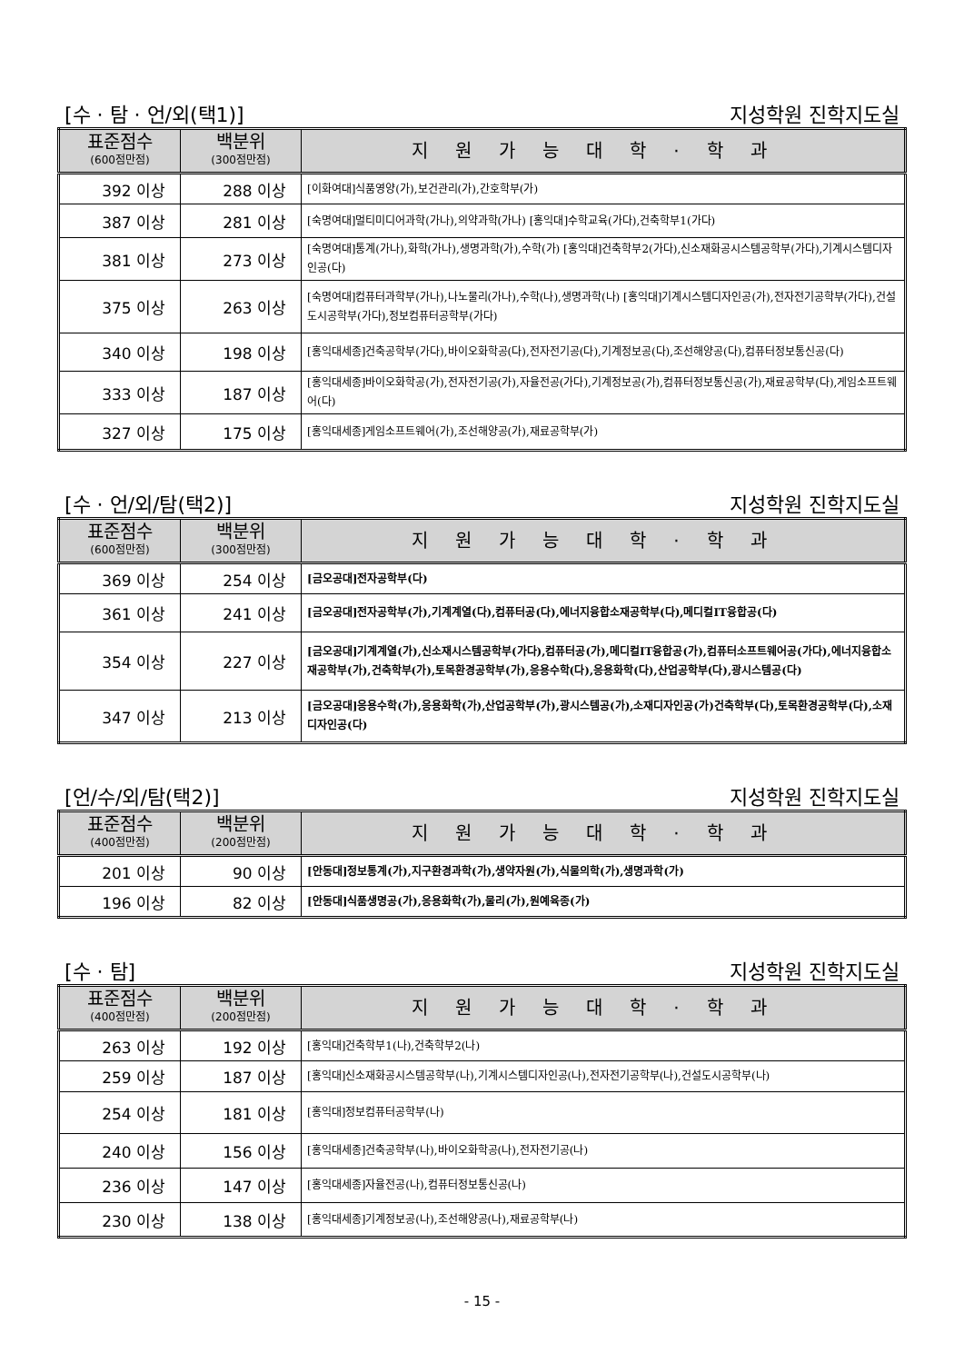[수 · 탐 · 언/외(택1)] 지성학원 진학지도실
| 표준점수 (600점만점) | 백분위 (300점만점) | 지원가능대학·학과 |
| --- | --- | --- |
| 392 이상 | 288 이상 | [이화여대]식품영양(가),보건관리(가),간호학부(가) |
| 387 이상 | 281 이상 | [숙명여대]멀티미디어과학(가나),의약과학(가나) [홍익대]수학교육(가다),건축학부1(가다) |
| 381 이상 | 273 이상 | [숙명여대]통계(가나),화학(가나),생명과학(가),수학(가) [홍익대]건축학부2(가다),신소재화공시스템공학부(가다),기계시스템디자인공(다) |
| 375 이상 | 263 이상 | [숙명여대]컴퓨터과학부(가나),나노물리(가나),수학(나),생명과학(나) [홍익대]기계시스템디자인공(가),전자전기공학부(가다),건설도시공학부(가다),정보컴퓨터공학부(가다) |
| 340 이상 | 198 이상 | [홍익대세종]건축공학부(가다),바이오화학공(다),전자전기공(다),기계정보공(다),조선해양공(다),컴퓨터정보통신공(다) |
| 333 이상 | 187 이상 | [홍익대세종]바이오화학공(가),전자전기공(가),자율전공(가다),기계정보공(가),컴퓨터정보통신공(가),재료공학부(다),게임소프트웨어(다) |
| 327 이상 | 175 이상 | [홍익대세종]게임소프트웨어(가),조선해양공(가),재료공학부(가) |
[수 · 언/외/탐(택2)] 지성학원 진학지도실
| 표준점수 (600점만점) | 백분위 (300점만점) | 지원가능대학·학과 |
| --- | --- | --- |
| 369 이상 | 254 이상 | [금오공대]전자공학부(다) |
| 361 이상 | 241 이상 | [금오공대]전자공학부(가),기계계열(다),컴퓨터공(다),에너지융합소재공학부(다),메디컬IT융합공(다) |
| 354 이상 | 227 이상 | [금오공대]기계계열(가),신소재시스템공학부(가다),컴퓨터공(가),메디컬IT융합공(가),컴퓨터소프트웨어공(가다),에너지융합소재공학부(가),건축학부(가),토목환경공학부(가),응용수학(다),응용화학(다),산업공학부(다),광시스템공(다) |
| 347 이상 | 213 이상 | [금오공대]응용수학(가),응용화학(가),산업공학부(가),광시스템공(가),소재디자인공(가)건축학부(다),토목환경공학부(다),소재디자인공(다) |
[언/수/외/탐(택2)] 지성학원 진학지도실
| 표준점수 (400점만점) | 백분위 (200점만점) | 지원가능대학·학과 |
| --- | --- | --- |
| 201 이상 | 90 이상 | [안동대]정보통계(가),지구환경과학(가),생약자원(가),식물의학(가),생명과학(가) |
| 196 이상 | 82 이상 | [안동대]식품생명공(가),응용화학(가),물리(가),원예육종(가) |
[수 · 탐] 지성학원 진학지도실
| 표준점수 (400점만점) | 백분위 (200점만점) | 지원가능대학·학과 |
| --- | --- | --- |
| 263 이상 | 192 이상 | [홍익대]건축학부1(나),건축학부2(나) |
| 259 이상 | 187 이상 | [홍익대]신소재화공시스템공학부(나),기계시스템디자인공(나),전자전기공학부(나),건설도시공학부(나) |
| 254 이상 | 181 이상 | [홍익대]정보컴퓨터공학부(나) |
| 240 이상 | 156 이상 | [홍익대세종]건축공학부(나),바이오화학공(나),전자전기공(나) |
| 236 이상 | 147 이상 | [홍익대세종]자율전공(나),컴퓨터정보통신공(나) |
| 230 이상 | 138 이상 | [홍익대세종]기계정보공(나),조선해양공(나),재료공학부(나) |
- 15 -